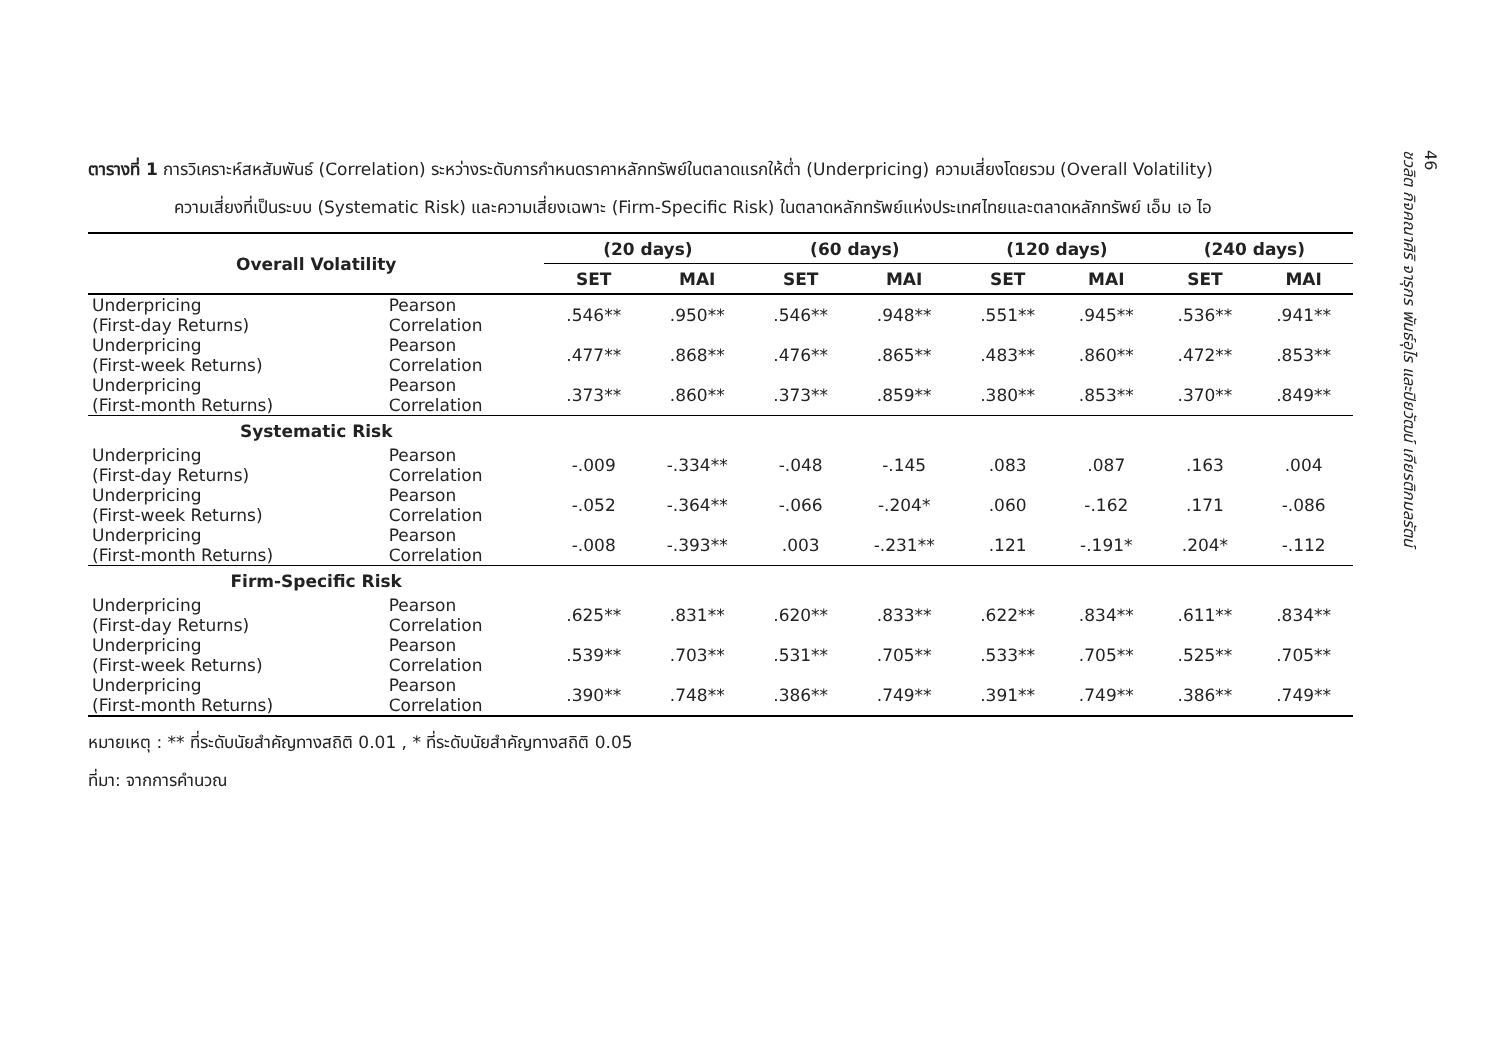ตารางที่ 1 การวิเคราะห์สหสัมพันธ์ (Correlation) ระหว่างระดับการกำหนดราคาหลักทรัพย์ในตลาดแรกให้ต่ำ (Underpricing) ความเสี่ยงโดยรวม (Overall Volatility)
ความเสี่ยงที่เป็นระบบ (Systematic Risk) และความเสี่ยงเฉพาะ (Firm-Specific Risk) ในตลาดหลักทรัพย์แห่งประเทศไทยและตลาดหลักทรัพย์ เอ็ม เอ ไอ
| Overall Volatility | | (20 days) | | (60 days) | | (120 days) | | (240 days) | |
| --- | --- | --- | --- | --- | --- | --- | --- | --- | --- |
| | | SET | MAI | SET | MAI | SET | MAI | SET | MAI |
| Underpricing (First-day Returns) | Pearson Correlation | .546** | .950** | .546** | .948** | .551** | .945** | .536** | .941** |
| Underpricing (First-week Returns) | Pearson Correlation | .477** | .868** | .476** | .865** | .483** | .860** | .472** | .853** |
| Underpricing (First-month Returns) | Pearson Correlation | .373** | .860** | .373** | .859** | .380** | .853** | .370** | .849** |
| Systematic Risk | | | | | | | | | |
| Underpricing (First-day Returns) | Pearson Correlation | -.009 | -.334** | -.048 | -.145 | .083 | .087 | .163 | .004 |
| Underpricing (First-week Returns) | Pearson Correlation | -.052 | -.364** | -.066 | -.204* | .060 | -.162 | .171 | -.086 |
| Underpricing (First-month Returns) | Pearson Correlation | -.008 | -.393** | .003 | -.231** | .121 | -.191* | .204* | -.112 |
| Firm-Specific Risk | | | | | | | | | |
| Underpricing (First-day Returns) | Pearson Correlation | .625** | .831** | .620** | .833** | .622** | .834** | .611** | .834** |
| Underpricing (First-week Returns) | Pearson Correlation | .539** | .703** | .531** | .705** | .533** | .705** | .525** | .705** |
| Underpricing (First-month Returns) | Pearson Correlation | .390** | .748** | .386** | .749** | .391** | .749** | .386** | .749** |
หมายเหตุ : ** ที่ระดับนัยสำคัญทางสถิติ 0.01 , * ที่ระดับนัยสำคัญทางสถิติ 0.05
ที่มา: จากการคำนวณ
46
ชวลิต กิจคณาศิริ จารุกร พันธ์อุไร และปิยวัฒน์ เกียรติกมลรัตน์